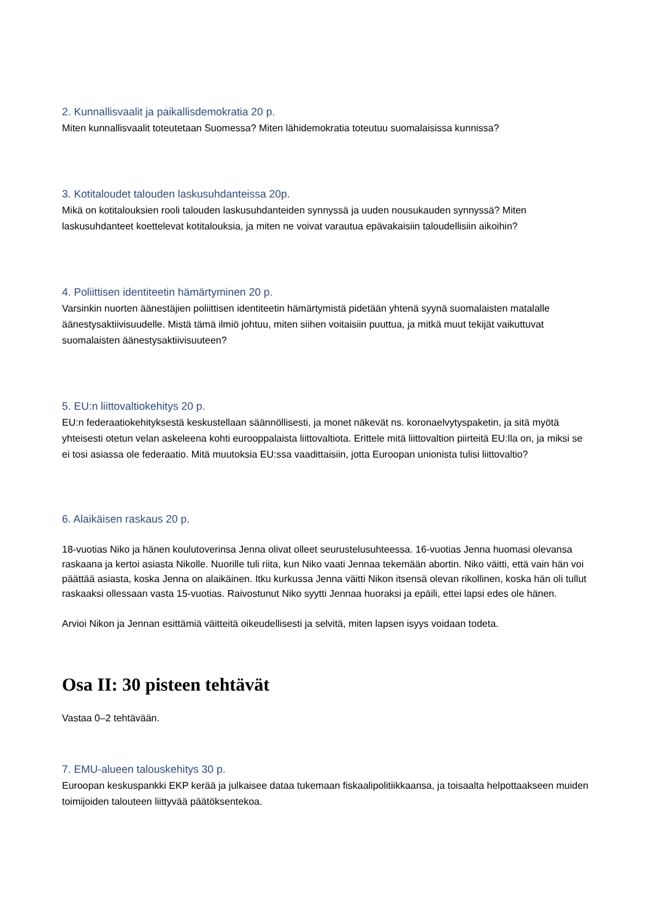2. Kunnallisvaalit ja paikallisdemokratia 20 p.
Miten kunnallisvaalit toteutetaan Suomessa? Miten lähidemokratia toteutuu suomalaisissa kunnissa?
3. Kotitaloudet talouden laskusuhdanteissa 20p.
Mikä on kotitalouksien rooli talouden laskusuhdanteiden synnyssä ja uuden nousukauden synnyssä? Miten laskusuhdanteet koettelevat kotitalouksia, ja miten ne voivat varautua epävakaisiin taloudellisiin aikoihin?
4. Poliittisen identiteetin hämärtyminen 20 p.
Varsinkin nuorten äänestäjien poliittisen identiteetin hämärtymistä pidetään yhtenä syynä suomalaisten matalalle äänestysaktiivisuudelle. Mistä tämä ilmiö johtuu, miten siihen voitaisiin puuttua, ja mitkä muut tekijät vaikuttuvat suomalaisten äänestysaktiivisuuteen?
5. EU:n liittovaltiokehitys 20 p.
EU:n federaatiokehityksestä keskustellaan säännöllisesti, ja monet näkevät ns. koronaelvytyspaketin, ja sitä myötä yhteisesti otetun velan askeleena kohti eurooppalaista liittovaltiota. Erittele mitä liittovaltion piirteitä EU:lla on, ja miksi se ei tosi asiassa ole federaatio. Mitä muutoksia EU:ssa vaadittaisiin, jotta Euroopan unionista tulisi liittovaltio?
6. Alaikäisen raskaus 20 p.
18-vuotias Niko ja hänen koulutoverinsa Jenna olivat olleet seurustelusuhteessa. 16-vuotias Jenna huomasi olevansa raskaana ja kertoi asiasta Nikolle. Nuorille tuli riita, kun Niko vaati Jennaa tekemään abortin. Niko väitti, että vain hän voi päättää asiasta, koska Jenna on alaikäinen. Itku kurkussa Jenna väitti Nikon itsensä olevan rikollinen, koska hän oli tullut raskaaksi ollessaan vasta 15-vuotias. Raivostunut Niko syytti Jennaa huoraksi ja epäili, ettei lapsi edes ole hänen.
Arvioi Nikon ja Jennan esittämiä väitteitä oikeudellisesti ja selvitä, miten lapsen isyys voidaan todeta.
Osa II: 30 pisteen tehtävät
Vastaa 0–2 tehtävään.
7. EMU-alueen talouskehitys 30 p.
Euroopan keskuspankki EKP kerää ja julkaisee dataa tukemaan fiskaalipolitiikkaansa, ja toisaalta helpottaakseen muiden toimijoiden talouteen liittyvää päätöksentekoa.